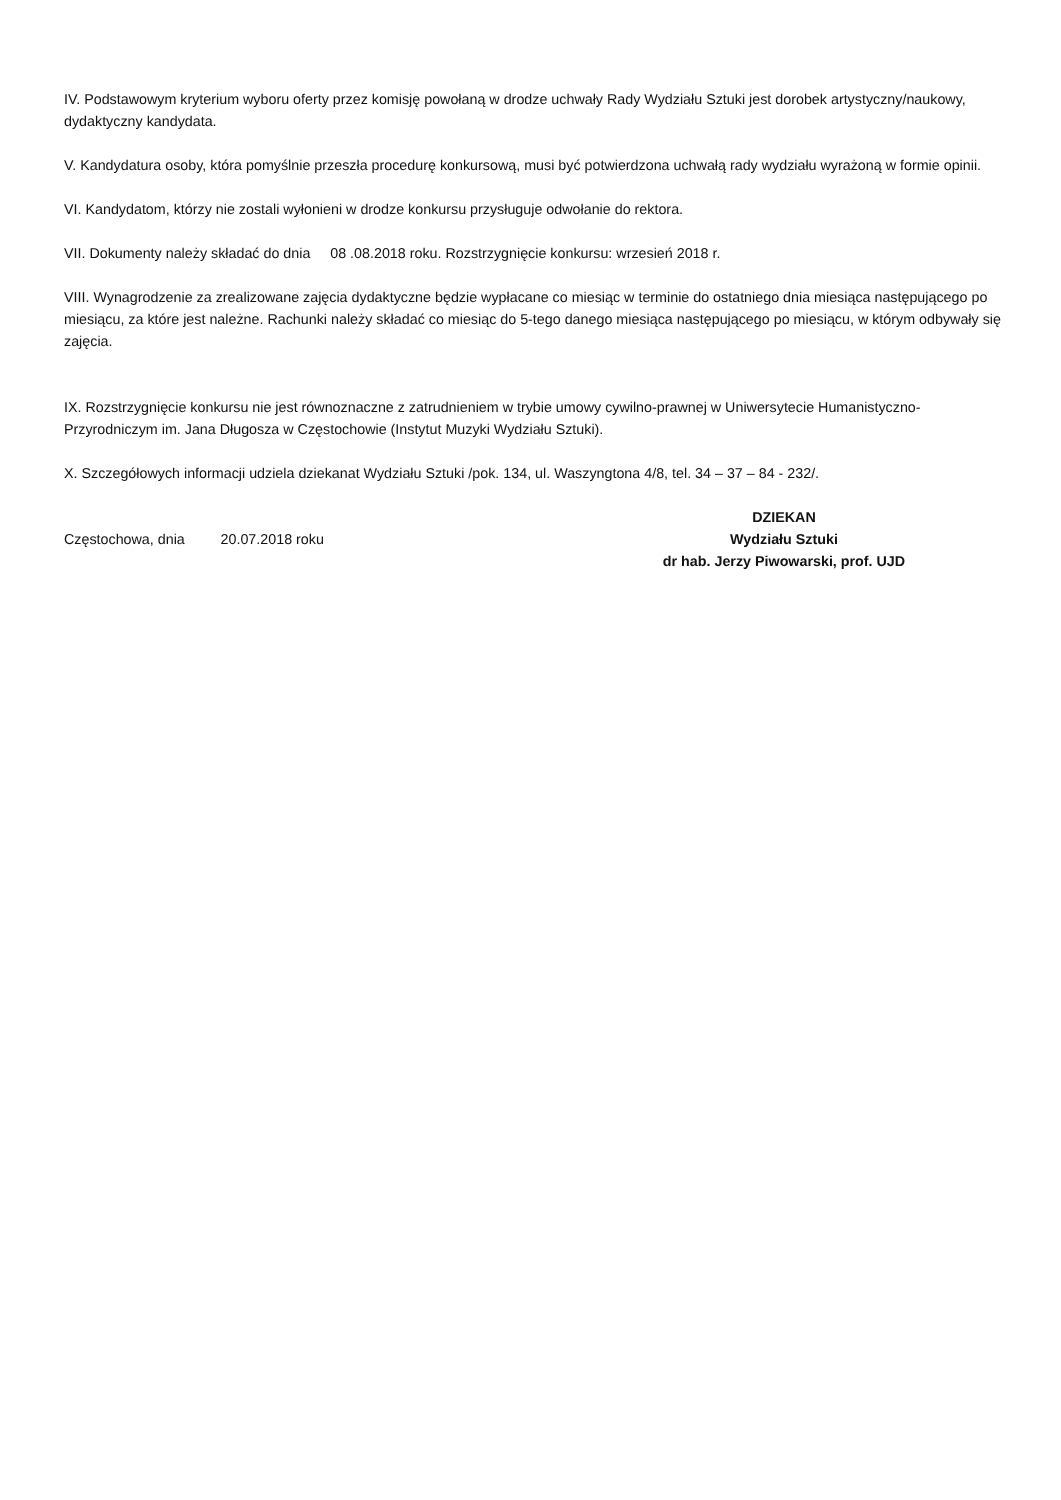IV. Podstawowym kryterium wyboru oferty przez komisję powołaną w drodze uchwały Rady Wydziału Sztuki jest dorobek artystyczny/naukowy, dydaktyczny kandydata.
V. Kandydatura osoby, która pomyślnie przeszła procedurę konkursową, musi być potwierdzona uchwałą rady wydziału wyrażoną w formie opinii.
VI. Kandydatom, którzy nie zostali wyłonieni w drodze konkursu przysługuje odwołanie do rektora.
VII. Dokumenty należy składać do dnia 08 .08.2018 roku. Rozstrzygnięcie konkursu: wrzesień 2018 r.
VIII. Wynagrodzenie za zrealizowane zajęcia dydaktyczne będzie wypłacane co miesiąc w terminie do ostatniego dnia miesiąca następującego po miesiącu, za które jest należne. Rachunki należy składać co miesiąc do 5-tego danego miesiąca następującego po miesiącu, w którym odbywały się zajęcia.
IX. Rozstrzygnięcie konkursu nie jest równoznaczne z zatrudnieniem w trybie umowy cywilno-prawnej w Uniwersytecie Humanistyczno-Przyrodniczym im. Jana Długosza w Częstochowie (Instytut Muzyki Wydziału Sztuki).
X. Szczegółowych informacji udziela dziekanat Wydziału Sztuki /pok. 134, ul. Waszyngtona 4/8, tel. 34 – 37 – 84 - 232/.
Częstochowa, dnia 20.07.2018 roku
DZIEKAN
Wydziału Sztuki
dr hab. Jerzy Piwowarski, prof. UJD